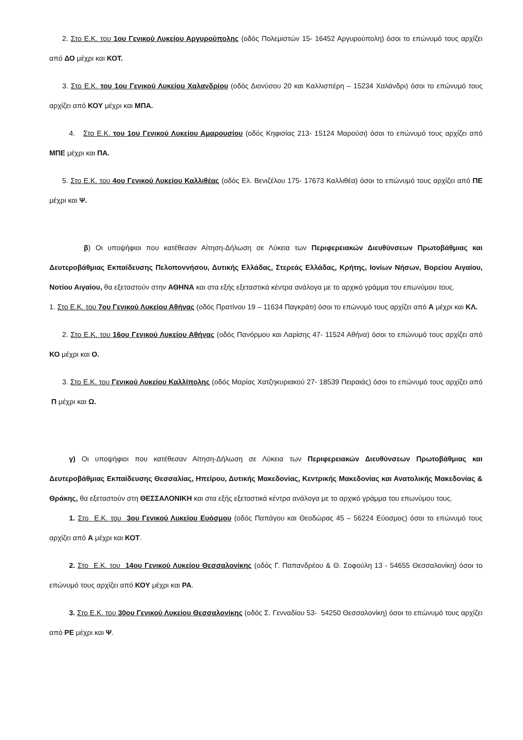2. Στο Ε.Κ. του 1ου Γενικού Λυκείου Αργυρούπολης (οδός Πολεμιστών 15- 16452 Αργυρούπολη) όσοι το επώνυμό τους αρχίζει από ΔΟ μέχρι και ΚΟΤ.
3. Στο Ε.Κ. του 1ου Γενικού Λυκείου Χαλανδρίου (οδός Διονύσου 20 και Καλλισπέρη – 15234 Χαλάνδρι) όσοι το επώνυμό τους αρχίζει από ΚΟΥ μέχρι και ΜΠΑ.
4. Στο Ε.Κ. του 1ου Γενικού Λυκείου Αμαρουσίου (οδός Κηφισίας 213- 15124 Μαρούσι) όσοι το επώνυμό τους αρχίζει από ΜΠΕ μέχρι και ΠΑ.
5. Στο Ε.Κ. του 4ου Γενικού Λυκείου Καλλιθέας (οδός Ελ. Βενιζέλου 175- 17673 Καλλιθέα) όσοι το επώνυμό τους αρχίζει από ΠΕ μέχρι και Ψ.
β) Οι υποψήφιοι που κατέθεσαν Αίτηση-Δήλωση σε Λύκεια των Περιφερειακών Διευθύνσεων Πρωτοβάθμιας και Δευτεροβάθμιας Εκπαίδευσης Πελοποννήσου, Δυτικής Ελλάδας, Στερεάς Ελλάδας, Κρήτης, Ιονίων Νήσων, Βορείου Αιγαίου, Νοτίου Αιγαίου, θα εξεταστούν στην ΑΘΗΝΑ και στα εξής εξεταστικά κέντρα ανάλογα με το αρχικό γράμμα του επωνύμου τους.
1. Στο Ε.Κ. του 7ου Γενικού Λυκείου Αθήνας (οδός Πρατίνου 19 – 11634 Παγκράτι) όσοι το επώνυμό τους αρχίζει από Α μέχρι και ΚΛ.
2. Στο Ε.Κ. του 16ου Γενικού Λυκείου Αθήνας (οδός Πανόρμου και Λαρίσης 47- 11524 Αθήνα) όσοι το επώνυμό τους αρχίζει από ΚΟ μέχρι και Ο.
3. Στο Ε.Κ. του Γενικού Λυκείου Καλλίπολης (οδός Μαρίας Χατζηκυριακού 27- 18539 Πειραιάς) όσοι το επώνυμό τους αρχίζει από Π μέχρι και Ω.
γ) Οι υποψήφιοι που κατέθεσαν Αίτηση-Δήλωση σε Λύκεια των Περιφερειακών Διευθύνσεων Πρωτοβάθμιας και Δευτεροβάθμιας Εκπαίδευσης Θεσσαλίας, Ηπείρου, Δυτικής Μακεδονίας, Κεντρικής Μακεδονίας και Ανατολικής Μακεδονίας & Θράκης, θα εξεταστούν στη ΘΕΣΣΑΛΟΝΙΚΗ και στα εξής εξεταστικά κέντρα ανάλογα με το αρχικό γράμμα του επωνύμου τους.
1. Στο Ε.Κ. του 3ου Γενικού Λυκείου Ευόσμου (οδός Παπάγου και Θεοδώρας 45 – 56224 Εύοσμος) όσοι το επώνυμό τους αρχίζει από Α μέχρι και ΚΟΤ.
2. Στο Ε.Κ. του 14ου Γενικού Λυκείου Θεσσαλονίκης (οδός Γ. Παπανδρέου & Θ. Σοφούλη 13 - 54655 Θεσσαλονίκη) όσοι το επώνυμό τους αρχίζει από ΚΟΥ μέχρι και ΡΑ.
3. Στο Ε.Κ. του 30ου Γενικού Λυκείου Θεσσαλονίκης (οδός Σ. Γενναδίου 53- 54250 Θεσσαλονίκη) όσοι το επώνυμό τους αρχίζει από ΡΕ μέχρι και Ψ.